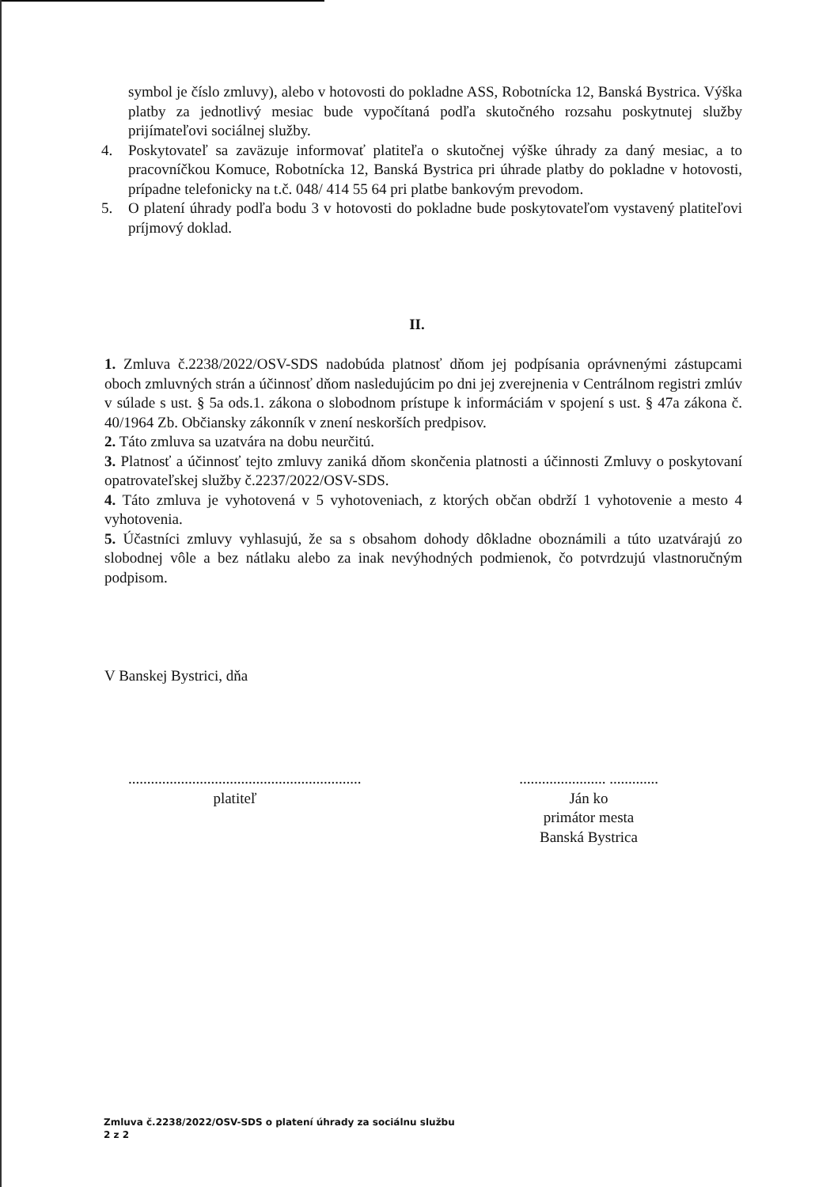symbol je číslo zmluvy), alebo v hotovosti do pokladne ASS, Robotnícka 12, Banská Bystrica. Výška platby za jednotlivý mesiac bude vypočítaná podľa skutočného rozsahu poskytnutej služby prijímateľovi sociálnej služby.
4. Poskytovateľ sa zaväzuje informovať platiteľa o skutočnej výške úhrady za daný mesiac, a to pracovníčkou Komuce, Robotnícka 12, Banská Bystrica pri úhrade platby do pokladne v hotovosti, prípadne telefonicky na t.č. 048/ 414 55 64 pri platbe bankovým prevodom.
5. O platení úhrady podľa bodu 3 v hotovosti do pokladne bude poskytovateľom vystavený platiteľovi príjmový doklad.
II.
1. Zmluva č.2238/2022/OSV-SDS nadobúda platnosť dňom jej podpísania oprávnenými zástupcami oboch zmluvných strán a účinnosť dňom nasledujúcim po dni jej zverejnenia v Centrálnom registri zmlúv v súlade s ust. § 5a ods.1. zákona o slobodnom prístupe k informáciám v spojení s ust. § 47a zákona č. 40/1964 Zb. Občiansky zákonník v znení neskorších predpisov.
2. Táto zmluva sa uzatvára na dobu neurčitú.
3. Platnosť a účinnosť tejto zmluvy zaniká dňom skončenia platnosti a účinnosti Zmluvy o poskytovaní opatrovateľskej služby č.2237/2022/OSV-SDS.
4. Táto zmluva je vyhotovená v 5 vyhotoveniach, z ktorých občan obdrží 1 vyhotovenie a mesto 4 vyhotovenia.
5. Účastníci zmluvy vyhlasujú, že sa s obsahom dohody dôkladne oboznámili a túto uzatvárajú zo slobodnej vôle a bez nátlaku alebo za inak nevýhodných podmienok, čo potvrdzujú vlastnoručným podpisom.
V Banskej Bystrici, dňa
..............................................................
platiteľ
....................... .............
Ján ko
primátor mesta
Banská Bystrica
Zmluva č.2238/2022/OSV-SDS o platení úhrady za sociálnu službu
2 z 2